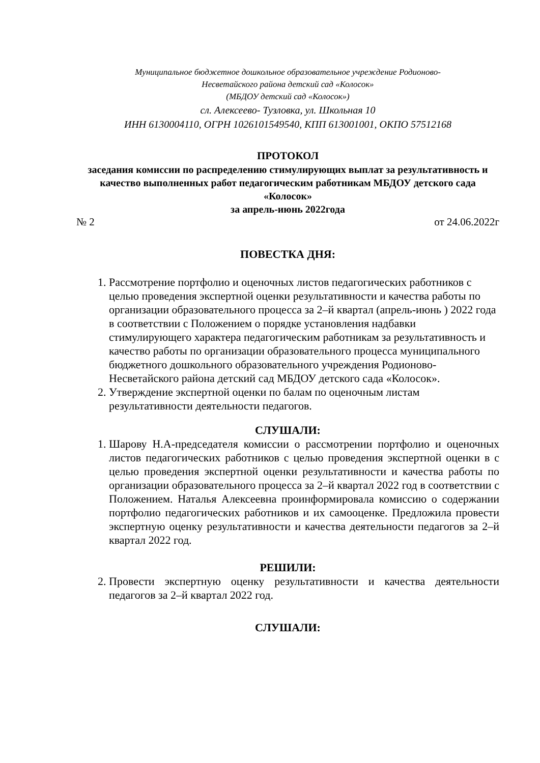Муниципальное бюджетное дошкольное образовательное учреждение Родионово-
Несветайского района детский сад «Колосок»
(МБДОУ детский сад «Колосок»)
сл. Алексеево- Тузловка, ул. Школьная 10
ИНН 6130004110, ОГРН 1026101549540, КПП 613001001, ОКПО 57512168
ПРОТОКОЛ
заседания комиссии по распределению стимулирующих выплат за результативность и качество выполненных работ педагогическим работникам МБДОУ детского сада «Колосок»
за апрель-июнь 2022года
№ 2 от 24.06.2022г
ПОВЕСТКА ДНЯ:
1. Рассмотрение портфолио и оценочных листов педагогических работников с целью проведения экспертной оценки результативности и качества работы по организации образовательного процесса за 2–й квартал (апрель-июнь ) 2022 года в соответствии с Положением о порядке установления надбавки стимулирующего характера педагогическим работникам за результативность и качество работы по организации образовательного процесса муниципального бюджетного дошкольного образовательного учреждения Родионово-Несветайского района детский сад МБДОУ детского сада «Колосок».
2. Утверждение экспертной оценки по балам по оценочным листам результативности деятельности педагогов.
СЛУШАЛИ:
1. Шарову Н.А-председателя комиссии о рассмотрении портфолио и оценочных листов педагогических работников с целью проведения экспертной оценки в с целью проведения экспертной оценки результативности и качества работы по организации образовательного процесса за 2–й квартал 2022 год в соответствии с Положением. Наталья Алексеевна проинформировала комиссию о содержании портфолио педагогических работников и их самооценке. Предложила провести экспертную оценку результативности и качества деятельности педагогов за 2–й квартал 2022 год.
РЕШИЛИ:
2. Провести экспертную оценку результативности и качества деятельности педагогов за 2–й квартал 2022 год.
СЛУШАЛИ: